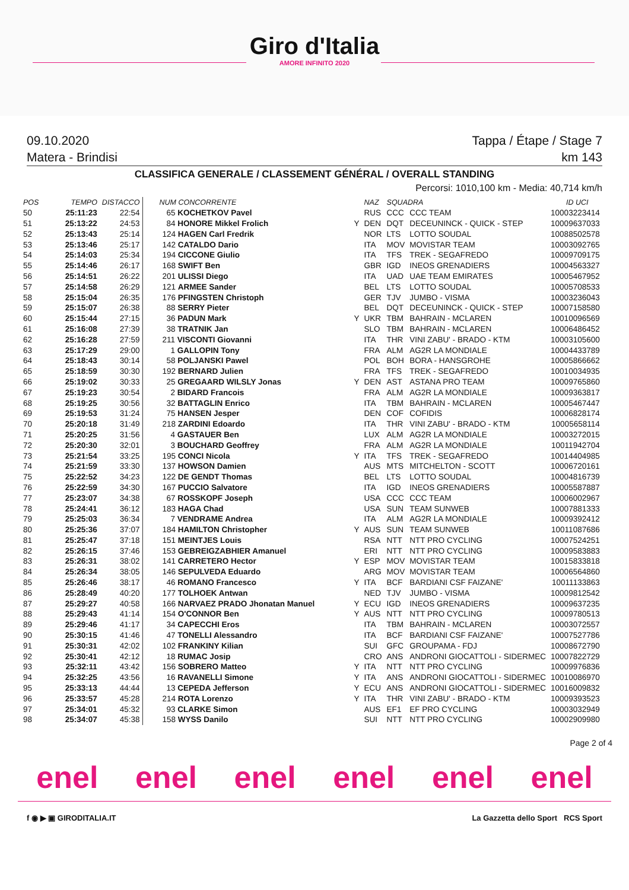Giro d'Italia
AMORE INFINITO 2020
09.10.2020 Tappa / Étape / Stage 7
Matera - Brindisi km 143
CLASSIFICA GENERALE / CLASSEMENT GÉNÉRAL / OVERALL STANDING
Percorsi: 1010,100 km - Media: 40,714 km/h
| POS | TEMPO | DISTACCO | NUM CONCORRENTE | | NAZ | SQUADRA | | ID UCI |
| --- | --- | --- | --- | --- | --- | --- | --- | --- |
| 50 | 25:11:23 | 22:54 | 65 KOCHETKOV Pavel | | RUS | CCC | CCC TEAM | 10003223414 |
| 51 | 25:13:22 | 24:53 | 84 HONORE Mikkel Frolich | Y | DEN | DQT | DECEUNINCK - QUICK - STEP | 10009637033 |
| 52 | 25:13:43 | 25:14 | 124 HAGEN Carl Fredrik | | NOR | LTS | LOTTO SOUDAL | 10088502578 |
| 53 | 25:13:46 | 25:17 | 142 CATALDO Dario | | ITA | MOV | MOVISTAR TEAM | 10003092765 |
| 54 | 25:14:03 | 25:34 | 194 CICCONE Giulio | | ITA | TFS | TREK - SEGAFREDO | 10009709175 |
| 55 | 25:14:46 | 26:17 | 168 SWIFT Ben | | GBR | IGD | INEOS GRENADIERS | 10004563327 |
| 56 | 25:14:51 | 26:22 | 201 ULISSI Diego | | ITA | UAD | UAE TEAM EMIRATES | 10005467952 |
| 57 | 25:14:58 | 26:29 | 121 ARMEE Sander | | BEL | LTS | LOTTO SOUDAL | 10005708533 |
| 58 | 25:15:04 | 26:35 | 176 PFINGSTEN Christoph | | GER | TJV | JUMBO - VISMA | 10003236043 |
| 59 | 25:15:07 | 26:38 | 88 SERRY Pieter | | BEL | DQT | DECEUNINCK - QUICK - STEP | 10007158580 |
| 60 | 25:15:44 | 27:15 | 36 PADUN Mark | Y | UKR | TBM | BAHRAIN - MCLAREN | 10010096569 |
| 61 | 25:16:08 | 27:39 | 38 TRATNIK Jan | | SLO | TBM | BAHRAIN - MCLAREN | 10006486452 |
| 62 | 25:16:28 | 27:59 | 211 VISCONTI Giovanni | | ITA | THR | VINI ZABU' - BRADO - KTM | 10003105600 |
| 63 | 25:17:29 | 29:00 | 1 GALLOPIN Tony | | FRA | ALM | AG2R LA MONDIALE | 10004433789 |
| 64 | 25:18:43 | 30:14 | 58 POLJANSKI Pawel | | POL | BOH | BORA - HANSGROHE | 10005866662 |
| 65 | 25:18:59 | 30:30 | 192 BERNARD Julien | | FRA | TFS | TREK - SEGAFREDO | 10010034935 |
| 66 | 25:19:02 | 30:33 | 25 GREGAARD WILSLY Jonas | Y | DEN | AST | ASTANA PRO TEAM | 10009765860 |
| 67 | 25:19:23 | 30:54 | 2 BIDARD Francois | | FRA | ALM | AG2R LA MONDIALE | 10009363817 |
| 68 | 25:19:25 | 30:56 | 32 BATTAGLIN Enrico | | ITA | TBM | BAHRAIN - MCLAREN | 10005467447 |
| 69 | 25:19:53 | 31:24 | 75 HANSEN Jesper | | DEN | COF | COFIDIS | 10006828174 |
| 70 | 25:20:18 | 31:49 | 218 ZARDINI Edoardo | | ITA | THR | VINI ZABU' - BRADO - KTM | 10005658114 |
| 71 | 25:20:25 | 31:56 | 4 GASTAUER Ben | | LUX | ALM | AG2R LA MONDIALE | 10003272015 |
| 72 | 25:20:30 | 32:01 | 3 BOUCHARD Geoffrey | | FRA | ALM | AG2R LA MONDIALE | 10011942704 |
| 73 | 25:21:54 | 33:25 | 195 CONCI Nicola | Y | ITA | TFS | TREK - SEGAFREDO | 10014404985 |
| 74 | 25:21:59 | 33:30 | 137 HOWSON Damien | | AUS | MTS | MITCHELTON - SCOTT | 10006720161 |
| 75 | 25:22:52 | 34:23 | 122 DE GENDT Thomas | | BEL | LTS | LOTTO SOUDAL | 10004816739 |
| 76 | 25:22:59 | 34:30 | 167 PUCCIO Salvatore | | ITA | IGD | INEOS GRENADIERS | 10005587887 |
| 77 | 25:23:07 | 34:38 | 67 ROSSKOPF Joseph | | USA | CCC | CCC TEAM | 10006002967 |
| 78 | 25:24:41 | 36:12 | 183 HAGA Chad | | USA | SUN | TEAM SUNWEB | 10007881333 |
| 79 | 25:25:03 | 36:34 | 7 VENDRAME Andrea | | ITA | ALM | AG2R LA MONDIALE | 10009392412 |
| 80 | 25:25:36 | 37:07 | 184 HAMILTON Christopher | Y | AUS | SUN | TEAM SUNWEB | 10011087686 |
| 81 | 25:25:47 | 37:18 | 151 MEINTJES Louis | | RSA | NTT | NTT PRO CYCLING | 10007524251 |
| 82 | 25:26:15 | 37:46 | 153 GEBREIGZABHIER Amanuel | | ERI | NTT | NTT PRO CYCLING | 10009583883 |
| 83 | 25:26:31 | 38:02 | 141 CARRETERO Hector | Y | ESP | MOV | MOVISTAR TEAM | 10015833818 |
| 84 | 25:26:34 | 38:05 | 146 SEPULVEDA Eduardo | | ARG | MOV | MOVISTAR TEAM | 10006564860 |
| 85 | 25:26:46 | 38:17 | 46 ROMANO Francesco | Y | ITA | BCF | BARDIANI CSF FAIZANE' | 10011133863 |
| 86 | 25:28:49 | 40:20 | 177 TOLHOEK Antwan | | NED | TJV | JUMBO - VISMA | 10009812542 |
| 87 | 25:29:27 | 40:58 | 166 NARVAEZ PRADO Jhonatan Manuel | Y | ECU | IGD | INEOS GRENADIERS | 10009637235 |
| 88 | 25:29:43 | 41:14 | 154 O'CONNOR Ben | Y | AUS | NTT | NTT PRO CYCLING | 10009780513 |
| 89 | 25:29:46 | 41:17 | 34 CAPECCHI Eros | | ITA | TBM | BAHRAIN - MCLAREN | 10003072557 |
| 90 | 25:30:15 | 41:46 | 47 TONELLI Alessandro | | ITA | BCF | BARDIANI CSF FAIZANE' | 10007527786 |
| 91 | 25:30:31 | 42:02 | 102 FRANKINY Kilian | | SUI | GFC | GROUPAMA - FDJ | 10008672790 |
| 92 | 25:30:41 | 42:12 | 18 RUMAC Josip | | CRO | ANS | ANDRONI GIOCATTOLI - SIDERMEC | 10007822729 |
| 93 | 25:32:11 | 43:42 | 156 SOBRERO Matteo | Y | ITA | NTT | NTT PRO CYCLING | 10009976836 |
| 94 | 25:32:25 | 43:56 | 16 RAVANELLI Simone | Y | ITA | ANS | ANDRONI GIOCATTOLI - SIDERMEC | 10010086970 |
| 95 | 25:33:13 | 44:44 | 13 CEPEDA Jefferson | Y | ECU | ANS | ANDRONI GIOCATTOLI - SIDERMEC | 10016009832 |
| 96 | 25:33:57 | 45:28 | 214 ROTA Lorenzo | Y | ITA | THR | VINI ZABU' - BRADO - KTM | 10009393523 |
| 97 | 25:34:01 | 45:32 | 93 CLARKE Simon | | AUS | EF1 | EF PRO CYCLING | 10003032949 |
| 98 | 25:34:07 | 45:38 | 158 WYSS Danilo | | SUI | NTT | NTT PRO CYCLING | 10002909980 |
Page 2 of 4
enel enel enel enel enel enel
f ◉ ▶ ▣ GIRODITALIA.IT La Gazzetta dello Sport RCS Sport